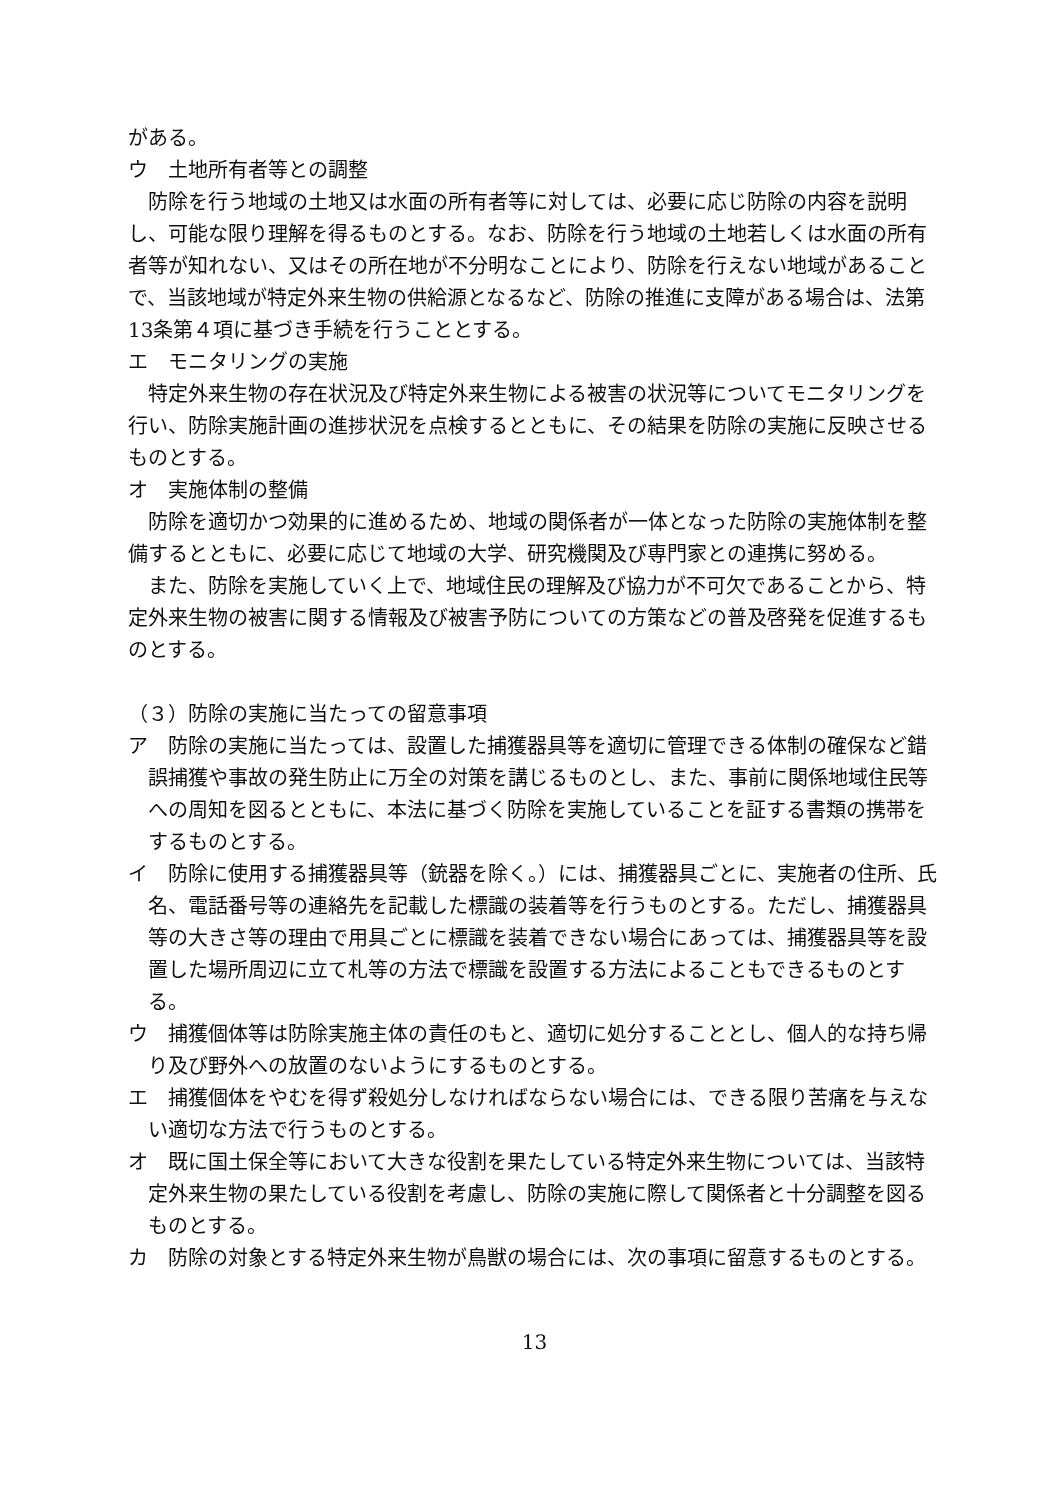がある。
ウ　土地所有者等との調整
防除を行う地域の土地又は水面の所有者等に対しては、必要に応じ防除の内容を説明し、可能な限り理解を得るものとする。なお、防除を行う地域の土地若しくは水面の所有者等が知れない、又はその所在地が不分明なことにより、防除を行えない地域があることで、当該地域が特定外来生物の供給源となるなど、防除の推進に支障がある場合は、法第13条第４項に基づき手続を行うこととする。
エ　モニタリングの実施
特定外来生物の存在状況及び特定外来生物による被害の状況等についてモニタリングを行い、防除実施計画の進捗状況を点検するとともに、その結果を防除の実施に反映させるものとする。
オ　実施体制の整備
防除を適切かつ効果的に進めるため、地域の関係者が一体となった防除の実施体制を整備するとともに、必要に応じて地域の大学、研究機関及び専門家との連携に努める。
また、防除を実施していく上で、地域住民の理解及び協力が不可欠であることから、特定外来生物の被害に関する情報及び被害予防についての方策などの普及啓発を促進するものとする。
（３）防除の実施に当たっての留意事項
ア　防除の実施に当たっては、設置した捕獲器具等を適切に管理できる体制の確保など錯誤捕獲や事故の発生防止に万全の対策を講じるものとし、また、事前に関係地域住民等への周知を図るとともに、本法に基づく防除を実施していることを証する書類の携帯をするものとする。
イ　防除に使用する捕獲器具等（銃器を除く。）には、捕獲器具ごとに、実施者の住所、氏名、電話番号等の連絡先を記載した標識の装着等を行うものとする。ただし、捕獲器具等の大きさ等の理由で用具ごとに標識を装着できない場合にあっては、捕獲器具等を設置した場所周辺に立て札等の方法で標識を設置する方法によることもできるものとする。
ウ　捕獲個体等は防除実施主体の責任のもと、適切に処分することとし、個人的な持ち帰り及び野外への放置のないようにするものとする。
エ　捕獲個体をやむを得ず殺処分しなければならない場合には、できる限り苦痛を与えない適切な方法で行うものとする。
オ　既に国土保全等において大きな役割を果たしている特定外来生物については、当該特定外来生物の果たしている役割を考慮し、防除の実施に際して関係者と十分調整を図るものとする。
カ　防除の対象とする特定外来生物が鳥獣の場合には、次の事項に留意するものとする。
13